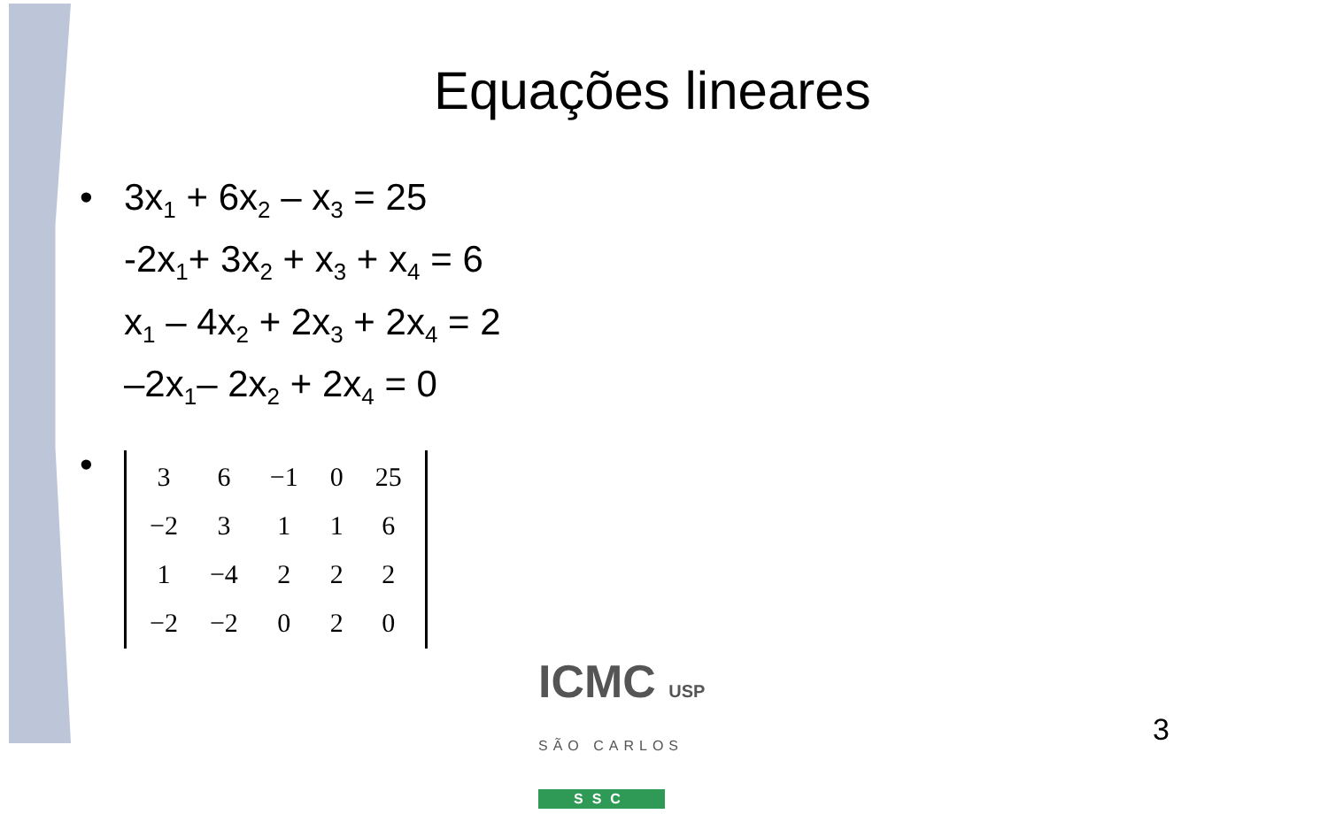Equações lineares
• 3x<sub>1</sub> + 6x<sub>2</sub> – x<sub>3</sub> = 25
-2x<sub>1</sub>+ 3x<sub>2</sub> + x<sub>3</sub> + x<sub>4</sub> = 6
x<sub>1</sub> – 4x<sub>2</sub> + 2x<sub>3</sub> + 2x<sub>4</sub> = 2
–2x<sub>1</sub>– 2x<sub>2</sub> + 2x<sub>4</sub> = 0
•
| 3 | 6 | −1 | 0 | 25 |
| −2 | 3 | 1 | 1 | 6 |
| 1 | −4 | 2 | 2 | 2 |
| −2 | −2 | 0 | 2 | 0 |
ICMC USP
SÃO CARLOS
SSC
3